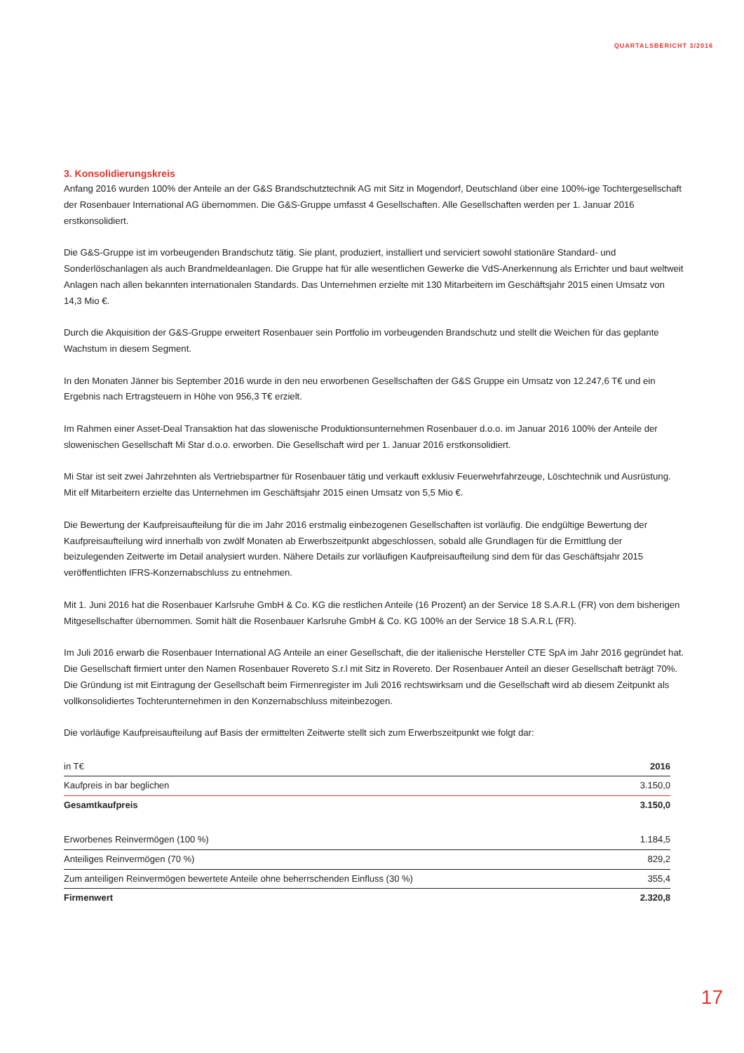QUARTALSBERICHT 3/2016
3. Konsolidierungskreis
Anfang 2016 wurden 100% der Anteile an der G&S Brandschutztechnik AG mit Sitz in Mogendorf, Deutschland über eine 100%-ige Tochtergesellschaft der Rosenbauer International AG übernommen. Die G&S-Gruppe umfasst 4 Gesellschaften. Alle Gesellschaften werden per 1. Januar 2016 erstkonsolidiert.
Die G&S-Gruppe ist im vorbeugenden Brandschutz tätig. Sie plant, produziert, installiert und serviciert sowohl stationäre Standard- und Sonderlöschanlagen als auch Brandmeldeanlagen. Die Gruppe hat für alle wesentlichen Gewerke die VdS-Anerkennung als Errichter und baut weltweit Anlagen nach allen bekannten internationalen Standards. Das Unternehmen erzielte mit 130 Mitarbeitern im Geschäftsjahr 2015 einen Umsatz von 14,3 Mio €.
Durch die Akquisition der G&S-Gruppe erweitert Rosenbauer sein Portfolio im vorbeugenden Brandschutz und stellt die Weichen für das geplante Wachstum in diesem Segment.
In den Monaten Jänner bis September 2016 wurde in den neu erworbenen Gesellschaften der G&S Gruppe ein Umsatz von 12.247,6 T€ und ein Ergebnis nach Ertragsteuern in Höhe von 956,3 T€ erzielt.
Im Rahmen einer Asset-Deal Transaktion hat das slowenische Produktionsunternehmen Rosenbauer d.o.o. im Januar 2016 100% der Anteile der slowenischen Gesellschaft Mi Star d.o.o. erworben. Die Gesellschaft wird per 1. Januar 2016 erstkonsolidiert.
Mi Star ist seit zwei Jahrzehnten als Vertriebspartner für Rosenbauer tätig und verkauft exklusiv Feuerwehrfahrzeuge, Löschtechnik und Ausrüstung. Mit elf Mitarbeitern erzielte das Unternehmen im Geschäftsjahr 2015 einen Umsatz von 5,5 Mio €.
Die Bewertung der Kaufpreisaufteilung für die im Jahr 2016 erstmalig einbezogenen Gesellschaften ist vorläufig. Die endgültige Bewertung der Kaufpreisaufteilung wird innerhalb von zwölf Monaten ab Erwerbszeitpunkt abgeschlossen, sobald alle Grundlagen für die Ermittlung der beizulegenden Zeitwerte im Detail analysiert wurden. Nähere Details zur vorläufigen Kaufpreisaufteilung sind dem für das Geschäftsjahr 2015 veröffentlichten IFRS-Konzernabschluss zu entnehmen.
Mit 1. Juni 2016 hat die Rosenbauer Karlsruhe GmbH & Co. KG die restlichen Anteile (16 Prozent) an der Service 18 S.A.R.L (FR) von dem bisherigen Mitgesellschafter übernommen. Somit hält die Rosenbauer Karlsruhe GmbH & Co. KG 100% an der Service 18 S.A.R.L (FR).
Im Juli 2016 erwarb die Rosenbauer International AG Anteile an einer Gesellschaft, die der italienische Hersteller CTE SpA im Jahr 2016 gegründet hat. Die Gesellschaft firmiert unter den Namen Rosenbauer Rovereto S.r.l mit Sitz in Rovereto. Der Rosenbauer Anteil an dieser Gesellschaft beträgt 70%. Die Gründung ist mit Eintragung der Gesellschaft beim Firmenregister im Juli 2016 rechtswirksam und die Gesellschaft wird ab diesem Zeitpunkt als vollkonsolidiertes Tochterunternehmen in den Konzernabschluss miteinbezogen.
Die vorläufige Kaufpreisaufteilung auf Basis der ermittelten Zeitwerte stellt sich zum Erwerbszeitpunkt wie folgt dar:
| in T€ | 2016 |
| --- | --- |
| Kaufpreis in bar beglichen | 3.150,0 |
| Gesamtkaufpreis | 3.150,0 |
| Erworbenes Reinvermögen (100 %) | 1.184,5 |
| Anteiliges Reinvermögen (70 %) | 829,2 |
| Zum anteiligen Reinvermögen bewertete Anteile ohne beherrschenden Einfluss (30 %) | 355,4 |
| Firmenwert | 2.320,8 |
17